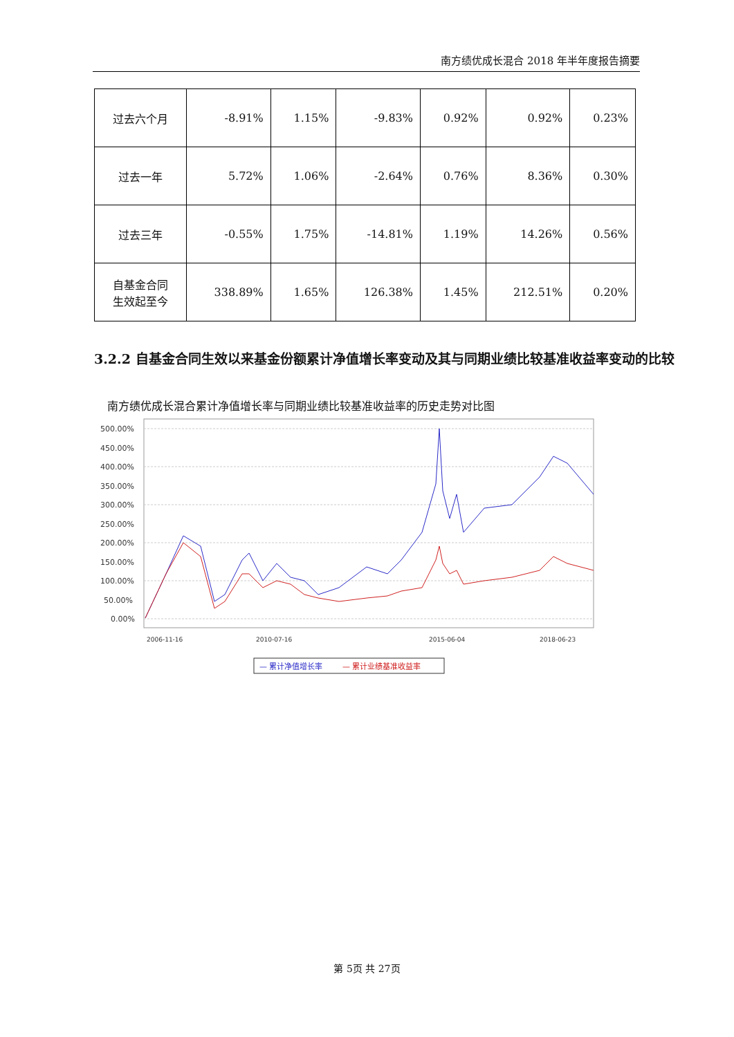南方绩优成长混合 2018 年半年度报告摘要
| 过去六个月 | -8.91% | 1.15% | -9.83% | 0.92% | 0.92% | 0.23% |
| 过去一年 | 5.72% | 1.06% | -2.64% | 0.76% | 8.36% | 0.30% |
| 过去三年 | -0.55% | 1.75% | -14.81% | 1.19% | 14.26% | 0.56% |
| 自基金合同 生效起至今 | 338.89% | 1.65% | 126.38% | 1.45% | 212.51% | 0.20% |
3.2.2 自基金合同生效以来基金份额累计净值增长率变动及其与同期业绩比较基准收益率变动的比较
南方绩优成长混合累计净值增长率与同期业绩比较基准收益率的历史走势对比图
500.00%
450.00%
400.00%
350.00%
300.00%
250.00%
200.00%
150.00%
100.00%
50.00%
0.00%
2006-11-16
2010-07-16
2015-06-04
2018-06-23
— 累计净值增长率
— 累计业绩基准收益率
第 5页 共 27页